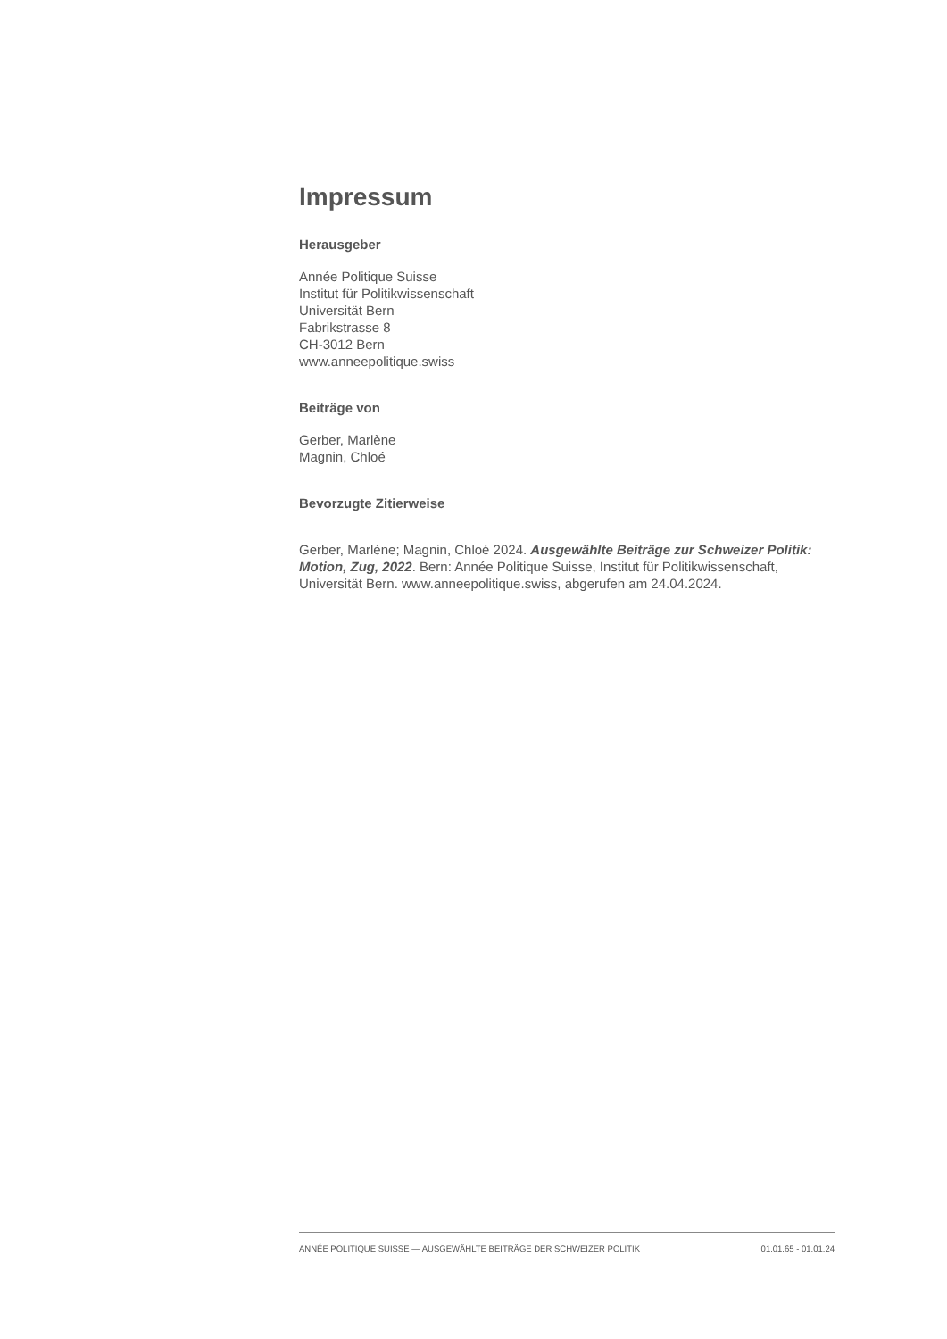Impressum
Herausgeber
Année Politique Suisse
Institut für Politikwissenschaft
Universität Bern
Fabrikstrasse 8
CH-3012 Bern
www.anneepolitique.swiss
Beiträge von
Gerber, Marlène
Magnin, Chloé
Bevorzugte Zitierweise
Gerber, Marlène; Magnin, Chloé 2024. Ausgewählte Beiträge zur Schweizer Politik: Motion, Zug, 2022. Bern: Année Politique Suisse, Institut für Politikwissenschaft, Universität Bern. www.anneepolitique.swiss, abgerufen am 24.04.2024.
ANNÉE POLITIQUE SUISSE — AUSGEWÄHLTE BEITRÄGE DER SCHWEIZER POLITIK 01.01.65 - 01.01.24